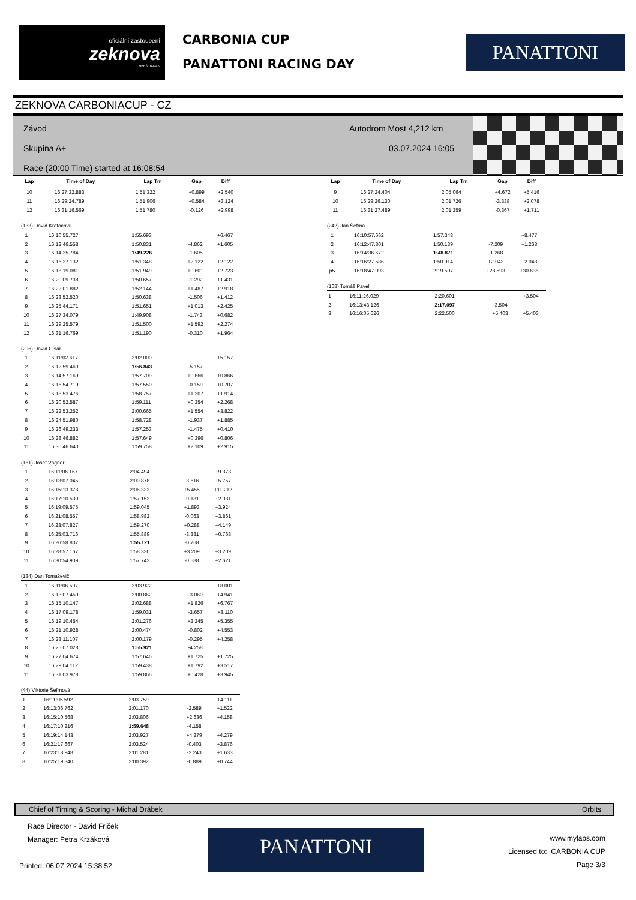oficiální zastoupení
zeknova
TYRES JAPAN
CARBONIA CUP
PANATTONI RACING DAY
PANATTONI
ZEKNOVA CARBONIACUP - CZ
Závod
Skupina A+
Race (20:00 Time) started at 16:08:54
Autodrom Most 4,212 km
03.07.2024 16:05
| Lap | Time of Day | Lap Tm | Gap | Diff |
| --- | --- | --- | --- | --- |
| 10 | 16:27:32.883 | 1:51.322 | +0.899 | +2.540 |
| 11 | 16:29:24.789 | 1:51.906 | +0.584 | +3.124 |
| 12 | 16:31:16.569 | 1:51.780 | -0.126 | +2.998 |
(133) David Kratochvíl
| 1 | 16:10:55.727 | 1:55.693 | | +6.467 |
| 2 | 16:12:46.558 | 1:50.831 | -4.862 | +1.605 |
| 3 | 16:14:35.784 | 1:49.226 | -1.605 | |
| 4 | 16:16:27.132 | 1:51.348 | +2.122 | +2.122 |
| 5 | 16:18:19.081 | 1:51.949 | +0.601 | +2.723 |
| 6 | 16:20:09.738 | 1:50.657 | -1.292 | +1.431 |
| 7 | 16:22:01.882 | 1:52.144 | +1.487 | +2.918 |
| 8 | 16:23:52.520 | 1:50.638 | -1.506 | +1.412 |
| 9 | 16:25:44.171 | 1:51.651 | +1.013 | +2.425 |
| 10 | 16:27:34.079 | 1:49.908 | -1.743 | +0.682 |
| 11 | 16:29:25.579 | 1:51.500 | +1.592 | +2.274 |
| 12 | 16:31:16.769 | 1:51.190 | -0.310 | +1.964 |
(296) David Císař
| 1 | 16:11:02.617 | 2:02.000 | | +5.157 |
| 2 | 16:12:59.460 | 1:56.843 | -5.157 | |
| 3 | 16:14:57.169 | 1:57.709 | +0.866 | +0.866 |
| 4 | 16:16:54.719 | 1:57.550 | -0.159 | +0.707 |
| 5 | 16:18:53.476 | 1:58.757 | +1.207 | +1.914 |
| 6 | 16:20:52.587 | 1:59.111 | +0.354 | +2.268 |
| 7 | 16:22:53.252 | 2:00.665 | +1.554 | +3.822 |
| 8 | 16:24:51.980 | 1:58.728 | -1.937 | +1.885 |
| 9 | 16:26:49.233 | 1:57.253 | -1.475 | +0.410 |
| 10 | 16:28:46.882 | 1:57.649 | +0.396 | +0.806 |
| 11 | 16:30:46.640 | 1:59.758 | +2.109 | +2.915 |
(161) Josef Vágner
| 1 | 16:11:06.167 | 2:04.494 | | +9.373 |
| 2 | 16:13:07.045 | 2:00.878 | -3.616 | +5.757 |
| 3 | 16:15:13.378 | 2:06.333 | +5.455 | +11.212 |
| 4 | 16:17:10.530 | 1:57.152 | -9.181 | +2.031 |
| 5 | 16:19:09.575 | 1:59.045 | +1.893 | +3.924 |
| 6 | 16:21:08.557 | 1:58.982 | -0.063 | +3.861 |
| 7 | 16:23:07.827 | 1:59.270 | +0.288 | +4.149 |
| 8 | 16:25:03.716 | 1:55.889 | -3.381 | +0.768 |
| 9 | 16:26:58.837 | 1:55.121 | -0.768 | |
| 10 | 16:28:57.167 | 1:58.330 | +3.209 | +3.209 |
| 11 | 16:30:54.909 | 1:57.742 | -0.588 | +2.621 |
(134) Dan Tomaševič
| 1 | 16:11:06.597 | 2:03.922 | | +8.001 |
| 2 | 16:13:07.459 | 2:00.862 | -3.060 | +4.941 |
| 3 | 16:15:10.147 | 2:02.688 | +1.826 | +6.767 |
| 4 | 16:17:09.178 | 1:59.031 | -3.657 | +3.110 |
| 5 | 16:19:10.454 | 2:01.276 | +2.245 | +5.355 |
| 6 | 16:21:10.928 | 2:00.474 | -0.802 | +4.553 |
| 7 | 16:23:11.107 | 2:00.179 | -0.295 | +4.258 |
| 8 | 16:25:07.028 | 1:55.921 | -4.258 | |
| 9 | 16:27:04.674 | 1:57.646 | +1.725 | +1.725 |
| 10 | 16:29:04.112 | 1:59.438 | +1.792 | +3.517 |
| 11 | 16:31:03.978 | 1:59.866 | +0.428 | +3.945 |
(44) Viktorie Šefrnová
| 1 | 16:11:05.592 | 2:03.759 | | +4.111 |
| 2 | 16:13:06.762 | 2:01.170 | -2.589 | +1.522 |
| 3 | 16:15:10.568 | 2:03.806 | +2.636 | +4.158 |
| 4 | 16:17:10.216 | 1:59.648 | -4.158 | |
| 5 | 16:19:14.143 | 2:03.927 | +4.279 | +4.279 |
| 6 | 16:21:17.667 | 2:03.524 | -0.403 | +3.876 |
| 7 | 16:23:18.948 | 2:01.281 | -2.243 | +1.633 |
| 8 | 16:25:19.340 | 2:00.392 | -0.889 | +0.744 |
| Lap | Time of Day | Lap Tm | Gap | Diff |
| --- | --- | --- | --- | --- |
| 9 | 16:27:24.404 | 2:05.064 | +4.672 | +5.416 |
| 10 | 16:29:26.130 | 2:01.726 | -3.338 | +2.078 |
| 11 | 16:31:27.489 | 2:01.359 | -0.367 | +1.711 |
(242) Jan Šefrna
| 1 | 16:10:57.662 | 1:57.348 | | +8.477 |
| 2 | 16:12:47.801 | 1:50.139 | -7.209 | +1.268 |
| 3 | 16:14:36.672 | 1:48.871 | -1.268 | |
| 4 | 16:16:27.586 | 1:50.914 | +2.043 | +2.043 |
| p5 | 16:18:47.093 | 2:19.507 | +28.593 | +30.636 |
(168) Tomáš Pavel
| 1 | 16:11:26.029 | 2:20.601 | | +3.504 |
| 2 | 16:13:43.126 | 2:17.097 | -3.504 | |
| 3 | 16:16:05.626 | 2:22.500 | +5.403 | +5.403 |
Chief of Timing & Scoring - Michal Drábek Orbits
Race Director - David Friček
Manager: Petra Krzáková
Printed: 06.07.2024 15:38:52
PANATTONI
www.mylaps.com
Licensed to: CARBONIA CUP
Page 3/3